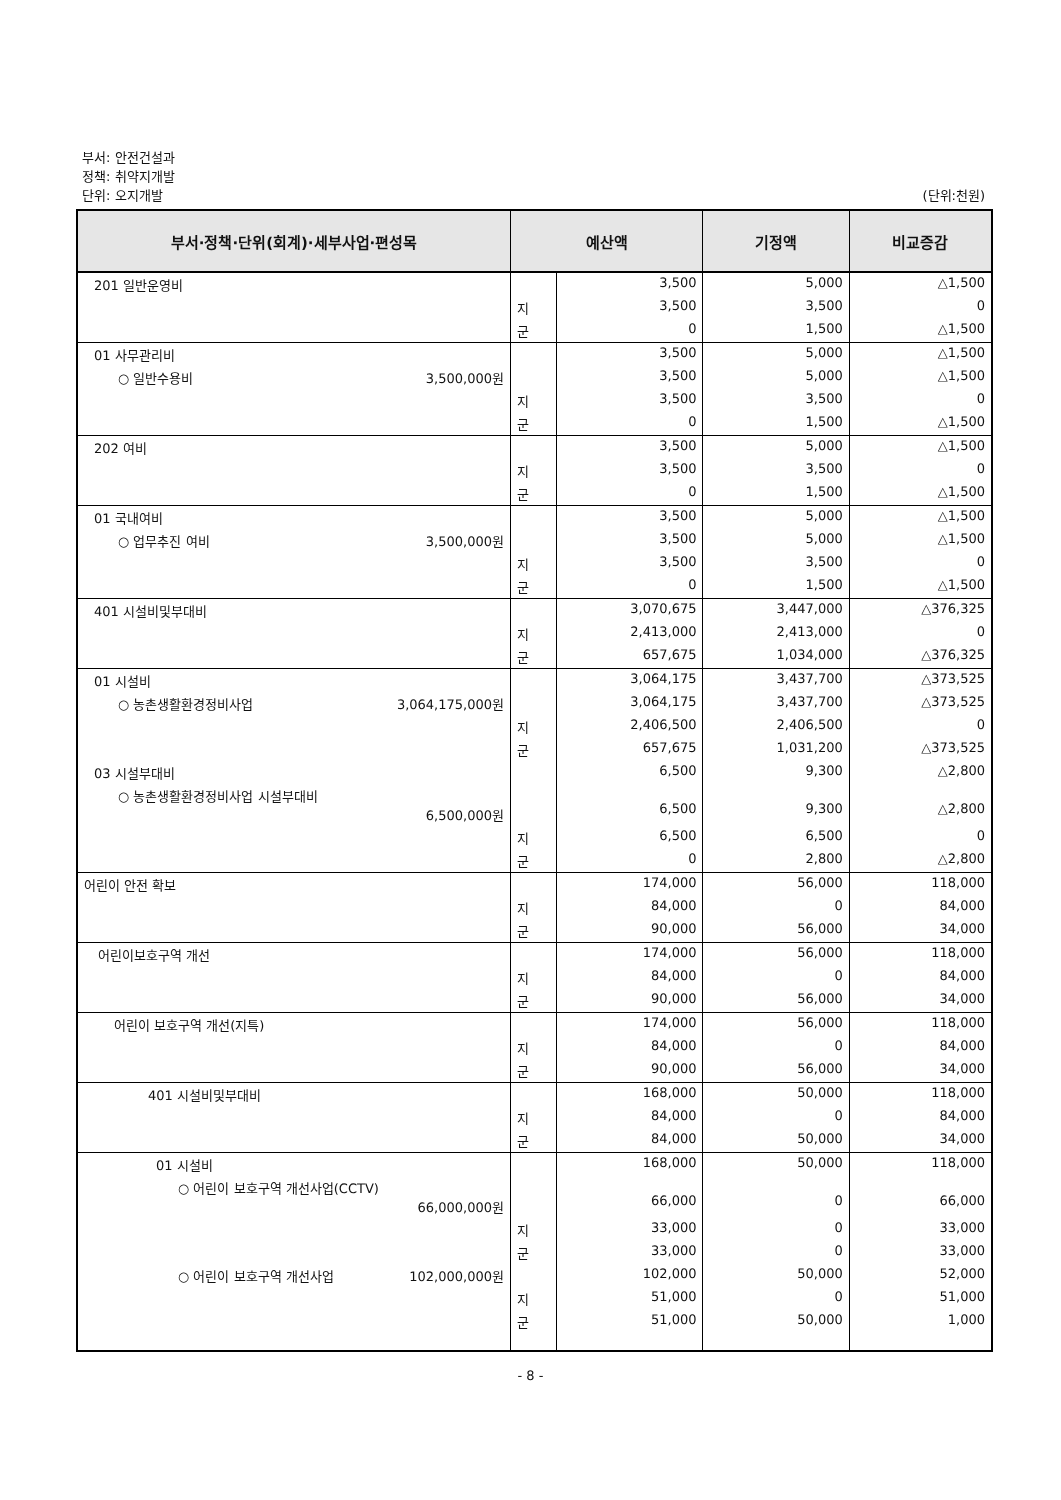부서: 안전건설과
정책: 취약지개발
단위: 오지개발
(단위:천원)
| 부서·정책·단위(회계)·세부사업·편성목 | 예산액 | | 기정액 | 비교증감 |
| --- | --- | --- | --- | --- |
| 201 일반운영비 | | 3,500 | 5,000 | △1,500 |
| | 지 | 3,500 | 3,500 | 0 |
| | 군 | 0 | 1,500 | △1,500 |
| 01 사무관리비 | | 3,500 | 5,000 | △1,500 |
| ○ 일반수용비 3,500,000원 | | 3,500 | 5,000 | △1,500 |
| | 지 | 3,500 | 3,500 | 0 |
| | 군 | 0 | 1,500 | △1,500 |
| 202 여비 | | 3,500 | 5,000 | △1,500 |
| | 지 | 3,500 | 3,500 | 0 |
| | 군 | 0 | 1,500 | △1,500 |
| 01 국내여비 | | 3,500 | 5,000 | △1,500 |
| ○ 업무추진 여비 3,500,000원 | | 3,500 | 5,000 | △1,500 |
| | 지 | 3,500 | 3,500 | 0 |
| | 군 | 0 | 1,500 | △1,500 |
| 401 시설비및부대비 | | 3,070,675 | 3,447,000 | △376,325 |
| | 지 | 2,413,000 | 2,413,000 | 0 |
| | 군 | 657,675 | 1,034,000 | △376,325 |
| 01 시설비 | | 3,064,175 | 3,437,700 | △373,525 |
| ○ 농촌생활환경정비사업 3,064,175,000원 | | 3,064,175 | 3,437,700 | △373,525 |
| | 지 | 2,406,500 | 2,406,500 | 0 |
| | 군 | 657,675 | 1,031,200 | △373,525 |
| 03 시설부대비 | | 6,500 | 9,300 | △2,800 |
| ○ 농촌생활환경정비사업 시설부대비 6,500,000원 | | 6,500 | 9,300 | △2,800 |
| | 지 | 6,500 | 6,500 | 0 |
| | 군 | 0 | 2,800 | △2,800 |
| 어린이 안전 확보 | | 174,000 | 56,000 | 118,000 |
| | 지 | 84,000 | 0 | 84,000 |
| | 군 | 90,000 | 56,000 | 34,000 |
| 어린이보호구역 개선 | | 174,000 | 56,000 | 118,000 |
| | 지 | 84,000 | 0 | 84,000 |
| | 군 | 90,000 | 56,000 | 34,000 |
| 어린이 보호구역 개선(지특) | | 174,000 | 56,000 | 118,000 |
| | 지 | 84,000 | 0 | 84,000 |
| | 군 | 90,000 | 56,000 | 34,000 |
| 401 시설비및부대비 | | 168,000 | 50,000 | 118,000 |
| | 지 | 84,000 | 0 | 84,000 |
| | 군 | 84,000 | 50,000 | 34,000 |
| 01 시설비 | | 168,000 | 50,000 | 118,000 |
| ○ 어린이 보호구역 개선사업(CCTV) 66,000,000원 | | 66,000 | 0 | 66,000 |
| | 지 | 33,000 | 0 | 33,000 |
| | 군 | 33,000 | 0 | 33,000 |
| ○ 어린이 보호구역 개선사업 102,000,000원 | | 102,000 | 50,000 | 52,000 |
| | 지 | 51,000 | 0 | 51,000 |
| | 군 | 51,000 | 50,000 | 1,000 |
- 8 -